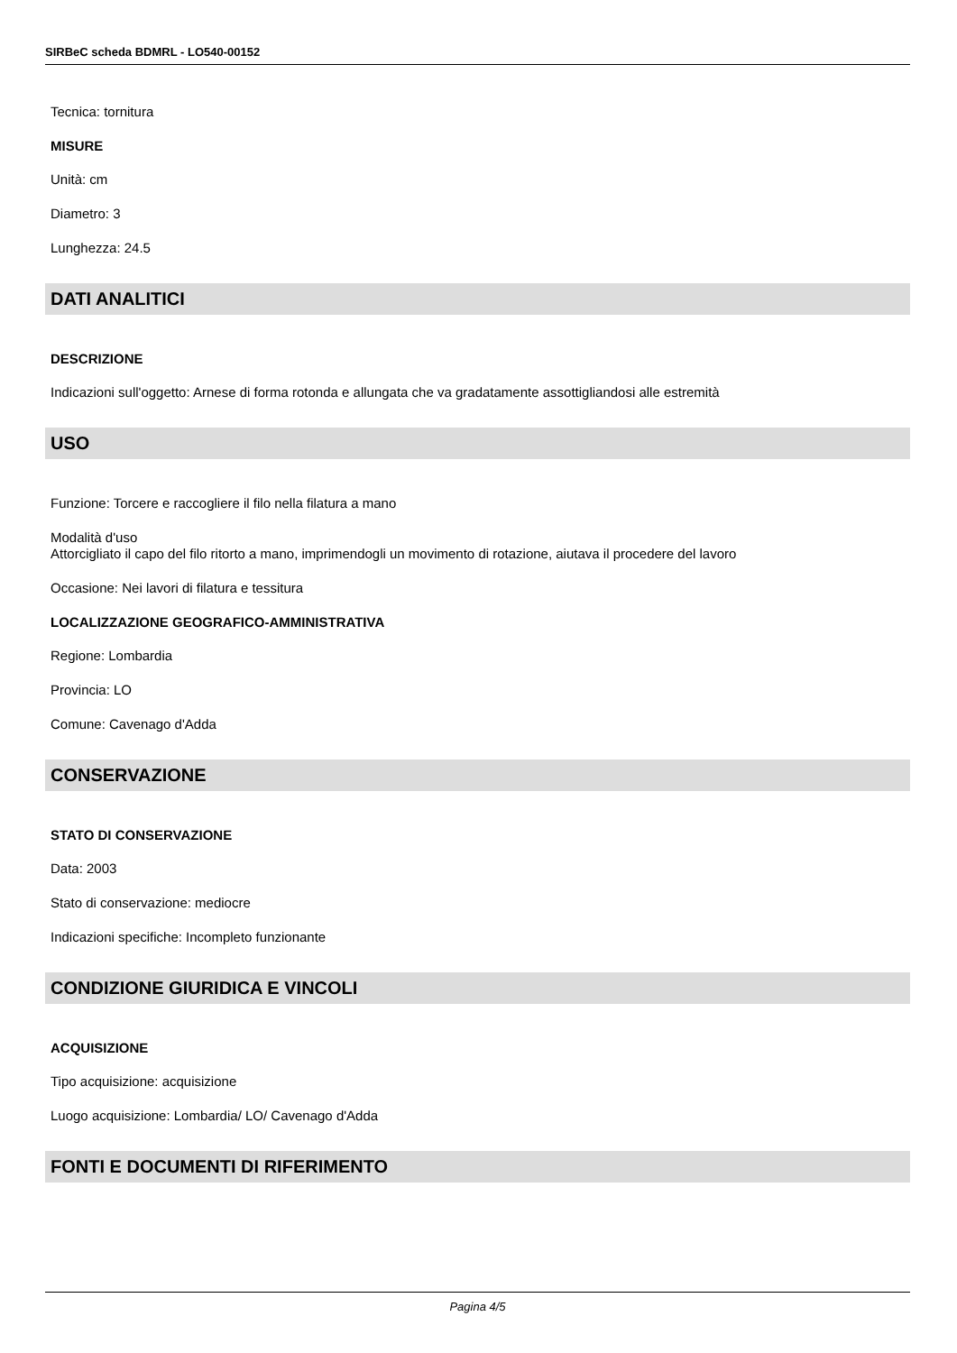SIRBeC scheda BDMRL - LO540-00152
Tecnica: tornitura
MISURE
Unità: cm
Diametro: 3
Lunghezza: 24.5
DATI ANALITICI
DESCRIZIONE
Indicazioni sull'oggetto: Arnese di forma rotonda e allungata che va gradatamente assottigliandosi alle estremità
USO
Funzione: Torcere e raccogliere il filo nella filatura a mano
Modalità d'uso
Attorcigliato il capo del filo ritorto a mano, imprimendogli un movimento di rotazione, aiutava il procedere del lavoro
Occasione: Nei lavori di filatura e tessitura
LOCALIZZAZIONE GEOGRAFICO-AMMINISTRATIVA
Regione: Lombardia
Provincia: LO
Comune: Cavenago d'Adda
CONSERVAZIONE
STATO DI CONSERVAZIONE
Data: 2003
Stato di conservazione: mediocre
Indicazioni specifiche: Incompleto funzionante
CONDIZIONE GIURIDICA E VINCOLI
ACQUISIZIONE
Tipo acquisizione: acquisizione
Luogo acquisizione: Lombardia/ LO/ Cavenago d'Adda
FONTI E DOCUMENTI DI RIFERIMENTO
Pagina 4/5